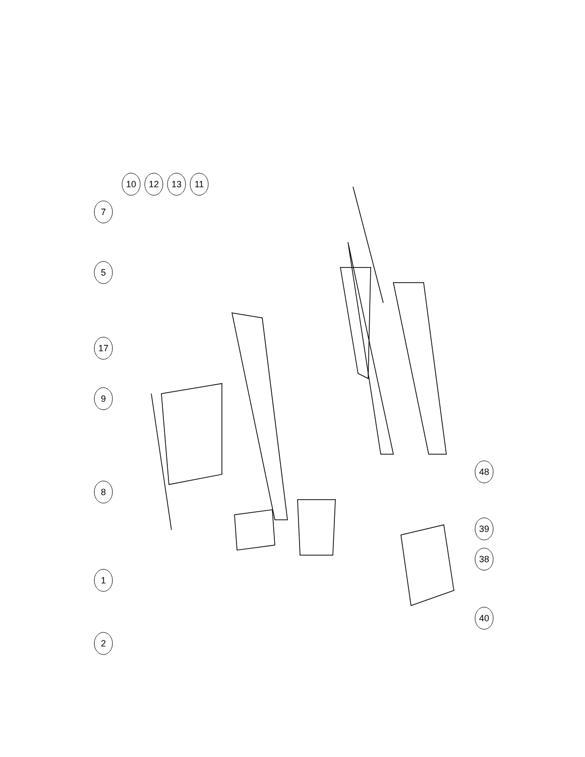7
5
17
9
8
1
2
10
12
13
11
48
39
38
40
2 3 20 23 22 16 24 49 15 14 19 18 47 44 46 43 42 41 7 6 5 4 17 9 8 1 10 12 13 11 25 26 27 28 21 30 31 32 33 45 34 35 36 37 48 39 38 40